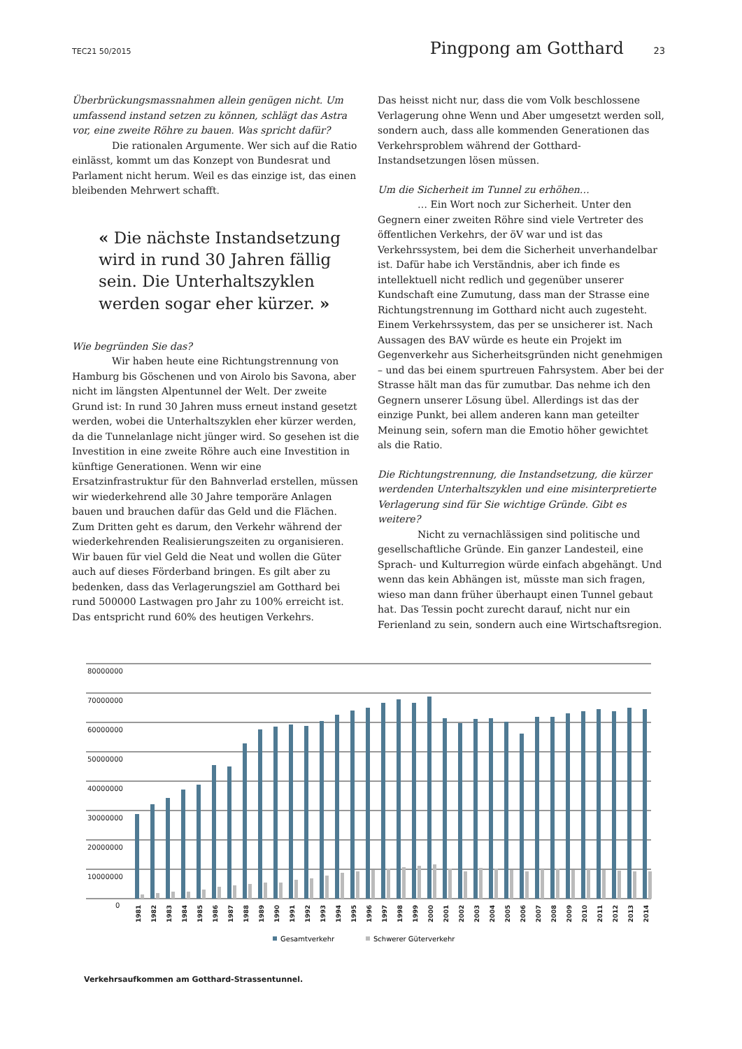TEC21 50/2015
Pingpong am Gotthard 23
Überbrückungsmassnahmen allein genügen nicht. Um umfassend instand setzen zu können, schlägt das Astra vor, eine zweite Röhre zu bauen. Was spricht dafür?
Die rationalen Argumente. Wer sich auf die Ratio einlässt, kommt um das Konzept von Bundesrat und Parlament nicht herum. Weil es das einzige ist, das einen bleibenden Mehrwert schafft.
« Die nächste Instandsetzung wird in rund 30 Jahren fällig sein. Die Unterhaltszyklen werden sogar eher kürzer. »
Wie begründen Sie das?
Wir haben heute eine Richtungstrennung von Hamburg bis Göschenen und von Airolo bis Savona, aber nicht im längsten Alpentunnel der Welt. Der zweite Grund ist: In rund 30 Jahren muss erneut instand gesetzt werden, wobei die Unterhaltszyklen eher kürzer werden, da die Tunnelanlage nicht jünger wird. So gesehen ist die Investition in eine zweite Röhre auch eine Investition in künftige Generationen. Wenn wir eine Ersatzinfrastruktur für den Bahnverlad erstellen, müssen wir wiederkehrend alle 30 Jahre temporäre Anlagen bauen und brauchen dafür das Geld und die Flächen. Zum Dritten geht es darum, den Verkehr während der wiederkehrenden Realisierungszeiten zu organisieren. Wir bauen für viel Geld die Neat und wollen die Güter auch auf dieses Förderband bringen. Es gilt aber zu bedenken, dass das Verlagerungsziel am Gotthard bei rund 500000 Lastwagen pro Jahr zu 100% erreicht ist. Das entspricht rund 60% des heutigen Verkehrs.
Das heisst nicht nur, dass die vom Volk beschlossene Verlagerung ohne Wenn und Aber umgesetzt werden soll, sondern auch, dass alle kommenden Generationen das Verkehrsproblem während der Gotthard-Instandsetzungen lösen müssen.
Um die Sicherheit im Tunnel zu erhöhen…
… Ein Wort noch zur Sicherheit. Unter den Gegnern einer zweiten Röhre sind viele Vertreter des öffentlichen Verkehrs, der öV war und ist das Verkehrssystem, bei dem die Sicherheit unverhandelbar ist. Dafür habe ich Verständnis, aber ich finde es intellektuell nicht redlich und gegenüber unserer Kundschaft eine Zumutung, dass man der Strasse eine Richtungstrennung im Gotthard nicht auch zugesteht. Einem Verkehrssystem, das per se unsicherer ist. Nach Aussagen des BAV würde es heute ein Projekt im Gegenverkehr aus Sicherheitsgründen nicht genehmigen – und das bei einem spurtreuen Fahrsystem. Aber bei der Strasse hält man das für zumutbar. Das nehme ich den Gegnern unserer Lösung übel. Allerdings ist das der einzige Punkt, bei allem anderen kann man geteilter Meinung sein, sofern man die Emotio höher gewichtet als die Ratio.
Die Richtungstrennung, die Instandsetzung, die kürzer werdenden Unterhaltszyklen und eine misinterpretierte Verlagerung sind für Sie wichtige Gründe. Gibt es weitere?
Nicht zu vernachlässigen sind politische und gesellschaftliche Gründe. Ein ganzer Landesteil, eine Sprach- und Kulturregion würde einfach abgehängt. Und wenn das kein Abhängen ist, müsste man sich fragen, wieso man dann früher überhaupt einen Tunnel gebaut hat. Das Tessin pocht zurecht darauf, nicht nur ein Ferienland zu sein, sondern auch eine Wirtschaftsregion.
80000000
70000000
60000000
50000000
40000000
30000000
20000000
10000000
0
1981
1982
1983
1984
1985
1986
1987
1988
1989
1990
1991
1992
1993
1994
1995
1996
1997
1998
1999
2000
2001
2002
2003
2004
2005
2006
2007
2008
2009
2010
2011
2012
2013
2014
Gesamtverkehr
Schwerer Güterverkehr
Verkehrsaufkommen am Gotthard-Strassentunnel.